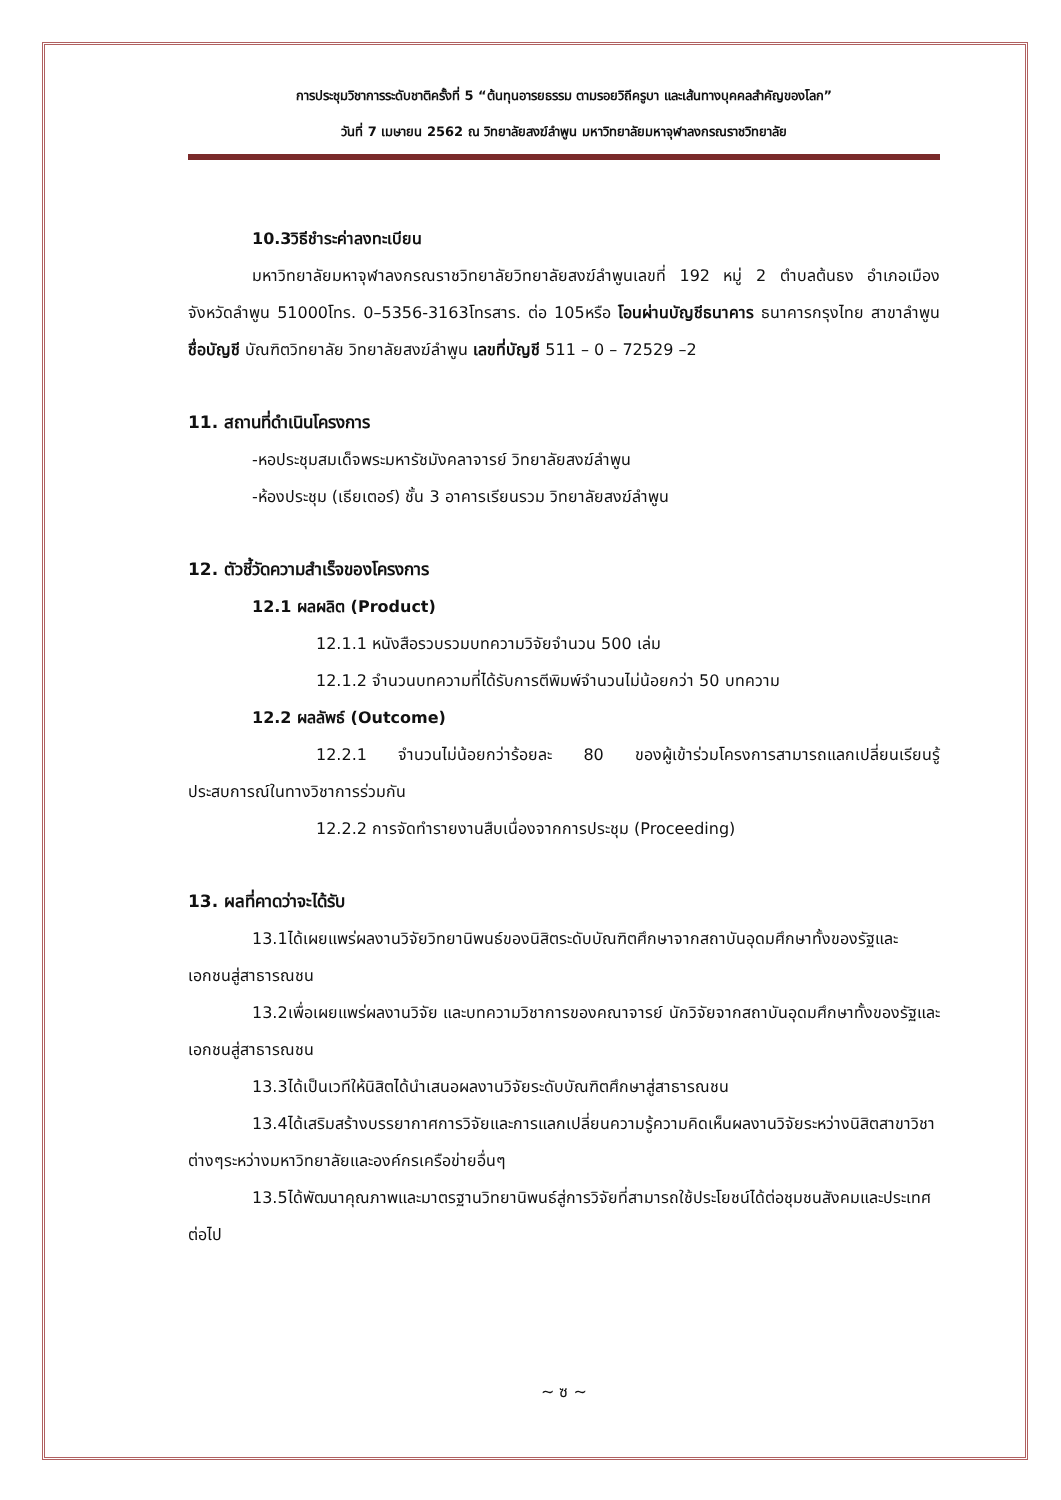การประชุมวิชาการระดับชาติครั้งที่ 5 “ต้นทุนอารยธรรม ตามรอยวิถีครูบา และเส้นทางบุคคลสำคัญของโลก”
วันที่ 7 เมษายน 2562 ณ วิทยาลัยสงฆ์ลำพูน มหาวิทยาลัยมหาจุฬาลงกรณราชวิทยาลัย
10.3วิธีชำระค่าลงทะเบียน
มหาวิทยาลัยมหาจุฬาลงกรณราชวิทยาลัยวิทยาลัยสงฆ์ลำพูนเลขที่ 192 หมู่ 2 ตำบลต้นธง อำเภอเมือง จังหวัดลำพูน 51000โทร. 0–5356-3163โทรสาร. ต่อ 105หรือ โอนผ่านบัญชีธนาคาร ธนาคารกรุงไทย สาขาลำพูน ชื่อบัญชี บัณฑิตวิทยาลัย วิทยาลัยสงฆ์ลำพูน เลขที่บัญชี 511 – 0 – 72529 –2
11. สถานที่ดำเนินโครงการ
-หอประชุมสมเด็จพระมหารัชมังคลาจารย์ วิทยาลัยสงฆ์ลำพูน
-ห้องประชุม (เธียเตอร์) ชั้น 3 อาคารเรียนรวม วิทยาลัยสงฆ์ลำพูน
12. ตัวชี้วัดความสำเร็จของโครงการ
12.1 ผลผลิต (Product)
12.1.1 หนังสือรวบรวมบทความวิจัยจำนวน 500 เล่ม
12.1.2 จำนวนบทความที่ได้รับการตีพิมพ์จำนวนไม่น้อยกว่า 50 บทความ
12.2 ผลลัพธ์ (Outcome)
12.2.1 จำนวนไม่น้อยกว่าร้อยละ 80 ของผู้เข้าร่วมโครงการสามารถแลกเปลี่ยนเรียนรู้ประสบการณ์ในทางวิชาการร่วมกัน
12.2.2 การจัดทำรายงานสืบเนื่องจากการประชุม (Proceeding)
13. ผลที่คาดว่าจะได้รับ
13.1ได้เผยแพร่ผลงานวิจัยวิทยานิพนธ์ของนิสิตระดับบัณฑิตศึกษาจากสถาบันอุดมศึกษาทั้งของรัฐและเอกชนสู่สาธารณชน
13.2เพื่อเผยแพร่ผลงานวิจัย และบทความวิชาการของคณาจารย์ นักวิจัยจากสถาบันอุดมศึกษาทั้งของรัฐและเอกชนสู่สาธารณชน
13.3ได้เป็นเวทีให้นิสิตได้นำเสนอผลงานวิจัยระดับบัณฑิตศึกษาสู่สาธารณชน
13.4ได้เสริมสร้างบรรยากาศการวิจัยและการแลกเปลี่ยนความรู้ความคิดเห็นผลงานวิจัยระหว่างนิสิตสาขาวิชาต่างๆระหว่างมหาวิทยาลัยและองค์กรเครือข่ายอื่นๆ
13.5ได้พัฒนาคุณภาพและมาตรฐานวิทยานิพนธ์สู่การวิจัยที่สามารถใช้ประโยชน์ได้ต่อชุมชนสังคมและประเทศต่อไป
~ ซ ~